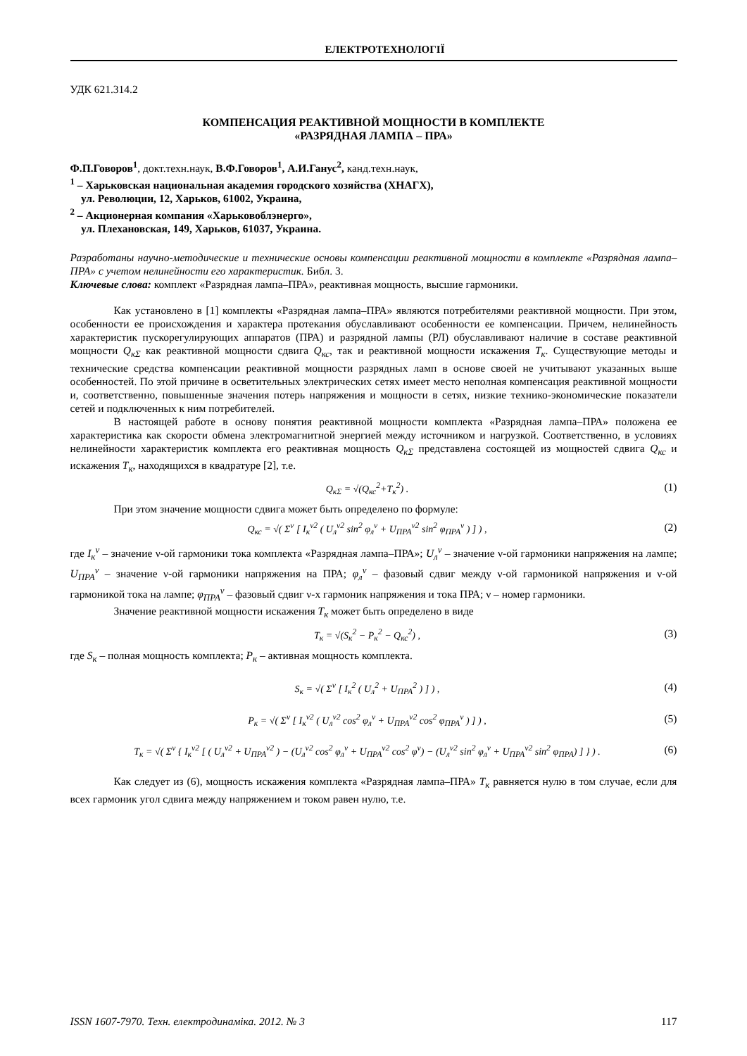ЕЛЕКТРОТЕХНОЛОГІЇ
УДК 621.314.2
КОМПЕНСАЦИЯ РЕАКТИВНОЙ МОЩНОСТИ В КОМПЛЕКТЕ
«РАЗРЯДНАЯ ЛАМПА – ПРА»
Ф.П.Говоров<sup>1</sup>, докт.техн.наук, В.Ф.Говоров<sup>1</sup>, А.И.Ганус<sup>2</sup>, канд.техн.наук,
<sup>1</sup> – Харьковская национальная академия городского хозяйства (ХНАГХ),
ул. Революции, 12, Харьков, 61002, Украина,
<sup>2</sup> – Акционерная компания «Харьковоблэнерго»,
ул. Плехановская, 149, Харьков, 61037, Украина.
Разработаны научно-методические и технические основы компенсации реактивной мощности в комплекте «Разрядная лампа–ПРА» с учетом нелинейности его характеристик. Библ. 3.
Ключевые слова: комплект «Разрядная лампа–ПРА», реактивная мощность, высшие гармоники.
Как установлено в [1] комплекты «Разрядная лампа–ПРА» являются потребителями реактивной мощности. При этом, особенности ее происхождения и характера протекания обуславливают особенности ее компенсации. Причем, нелинейность характеристик пускорегулирующих аппаратов (ПРА) и разрядной лампы (РЛ) обуславливают наличие в составе реактивной мощности Q<sub>кΣ</sub> как реактивной мощности сдвига Q<sub>кс</sub>, так и реактивной мощности искажения T<sub>к</sub>. Существующие методы и технические средства компенсации реактивной мощности разрядных ламп в основе своей не учитывают указанных выше особенностей. По этой причине в осветительных электрических сетях имеет место неполная компенсация реактивной мощности и, соответственно, повышенные значения потерь напряжения и мощности в сетях, низкие технико-экономические показатели сетей и подключенных к ним потребителей.
В настоящей работе в основу понятия реактивной мощности комплекта «Разрядная лампа–ПРА» положена ее характеристика как скорости обмена электромагнитной энергией между источником и нагрузкой. Соответственно, в условиях нелинейности характеристик комплекта его реактивная мощность Q<sub>кΣ</sub> представлена состоящей из мощностей сдвига Q<sub>кс</sub> и искажения T<sub>к</sub>, находящихся в квадратуре [2], т.е.
Q<sub>кΣ</sub> = √(Q<sub>кс</sub><sup>2</sup>+T<sub>к</sub><sup>2</sup>) . (1)
При этом значение мощности сдвига может быть определено по формуле:
Q<sub>кс</sub> = √( Σ<sup>ν</sup> [ I<sub>к</sub><sup>ν2</sup> ( U<sub>л</sub><sup>ν2</sup> sin<sup>2</sup> φ<sub>л</sub><sup>ν</sup> + U<sub>ПРА</sub><sup>ν2</sup> sin<sup>2</sup> φ<sub>ПРА</sub><sup>ν</sup> ) ] ) , (2)
где I<sub>к</sub><sup>ν</sup> – значение ν-ой гармоники тока комплекта «Разрядная лампа–ПРА»; U<sub>л</sub><sup>ν</sup> – значение ν-ой гармоники напряжения на лампе; U<sub>ПРА</sub><sup>ν</sup> – значение ν-ой гармоники напряжения на ПРА; φ<sub>л</sub><sup>ν</sup> – фазовый сдвиг между ν-ой гармоникой напряжения и ν-ой гармоникой тока на лампе; φ<sub>ПРА</sub><sup>ν</sup> – фазовый сдвиг ν-х гармоник напряжения и тока ПРА; ν – номер гармоники.
Значение реактивной мощности искажения T<sub>к</sub> может быть определено в виде
T<sub>к</sub> = √(S<sub>к</sub><sup>2</sup> − P<sub>к</sub><sup>2</sup> − Q<sub>кс</sub><sup>2</sup>) , (3)
где S<sub>к</sub> – полная мощность комплекта; P<sub>к</sub> – активная мощность комплекта.
S<sub>к</sub> = √( Σ<sup>ν</sup> [ I<sub>к</sub><sup>2</sup> ( U<sub>л</sub><sup>2</sup> + U<sub>ПРА</sub><sup>2</sup> ) ] ) , (4)
P<sub>к</sub> = √( Σ<sup>ν</sup> [ I<sub>к</sub><sup>ν2</sup> ( U<sub>л</sub><sup>ν2</sup> cos<sup>2</sup> φ<sub>л</sub><sup>ν</sup> + U<sub>ПРА</sub><sup>ν2</sup> cos<sup>2</sup> φ<sub>ПРА</sub><sup>ν</sup> ) ] ) , (5)
T<sub>к</sub> = √( Σ<sup>ν</sup> { I<sub>к</sub><sup>ν2</sup> [ ( U<sub>л</sub><sup>ν2</sup> + U<sub>ПРА</sub><sup>ν2</sup> ) − (U<sub>л</sub><sup>ν2</sup> cos<sup>2</sup> φ<sub>л</sub><sup>ν</sup> + U<sub>ПРА</sub><sup>ν2</sup> cos<sup>2</sup> φ<sup>ν</sup>) − (U<sub>л</sub><sup>ν2</sup> sin<sup>2</sup> φ<sub>л</sub><sup>ν</sup> + U<sub>ПРА</sub><sup>ν2</sup> sin<sup>2</sup> φ<sub>ПРА</sub>) ] } ) . (6)
Как следует из (6), мощность искажения комплекта «Разрядная лампа–ПРА» T<sub>к</sub> равняется нулю в том случае, если для всех гармоник угол сдвига между напряжением и током равен нулю, т.е.
ISSN 1607-7970. Техн. електродинаміка. 2012. № 3 117